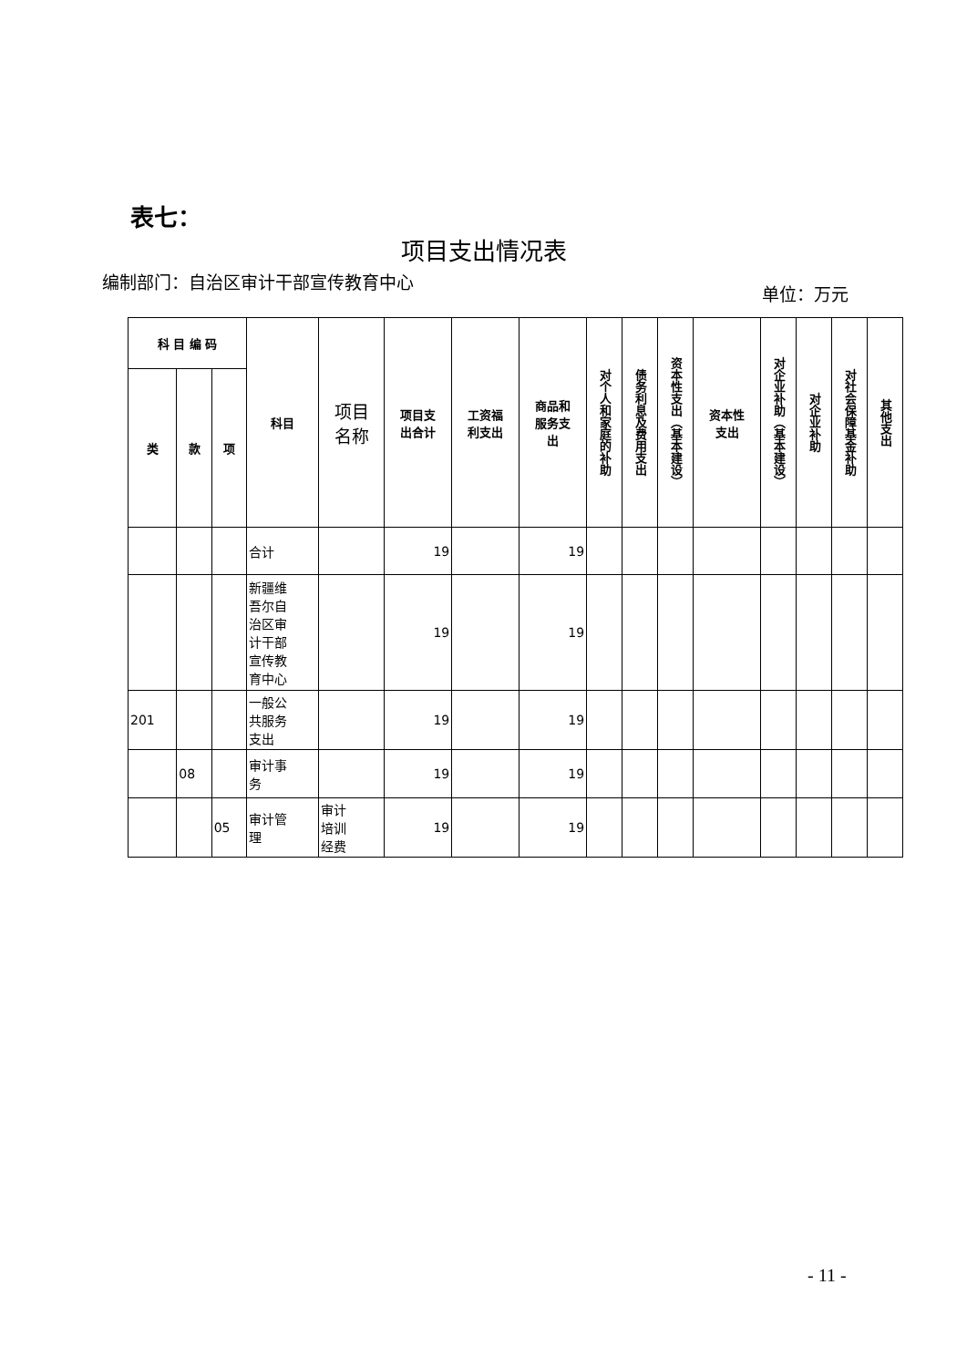表七：
项目支出情况表
编制部门：自治区审计干部宣传教育中心
单位：万元
| 科 目 编 码 | | | 科目 | 项目 名称 | 项目支 出合计 | 工资福 利支出 | 商品和 服务支 出 | 对个人和家庭的补助 | 债务利息及费用支出 | 资本性支出（基本建设） | 资本性 支出 | 对企业补助（基本建设） | 对企业补助 | 对社会保障基金补助 | 其他支出 |
| --- | --- | --- | --- | --- | --- | --- | --- | --- | --- | --- | --- | --- | --- | --- | --- |
| 类 | 款 | 项 | | | | | | | | | | | | | |
| | | | 合计 | | 19 | | 19 | | | | | | | | |
| | | | 新疆维 吾尔自 治区审 计干部 宣传教 育中心 | | 19 | | 19 | | | | | | | | |
| 201 | | | 一般公 共服务 支出 | | 19 | | 19 | | | | | | | | |
| | 08 | | 审计事 务 | | 19 | | 19 | | | | | | | | |
| | | 05 | 审计管 理 | 审计 培训 经费 | 19 | | 19 | | | | | | | | |
- 11 -